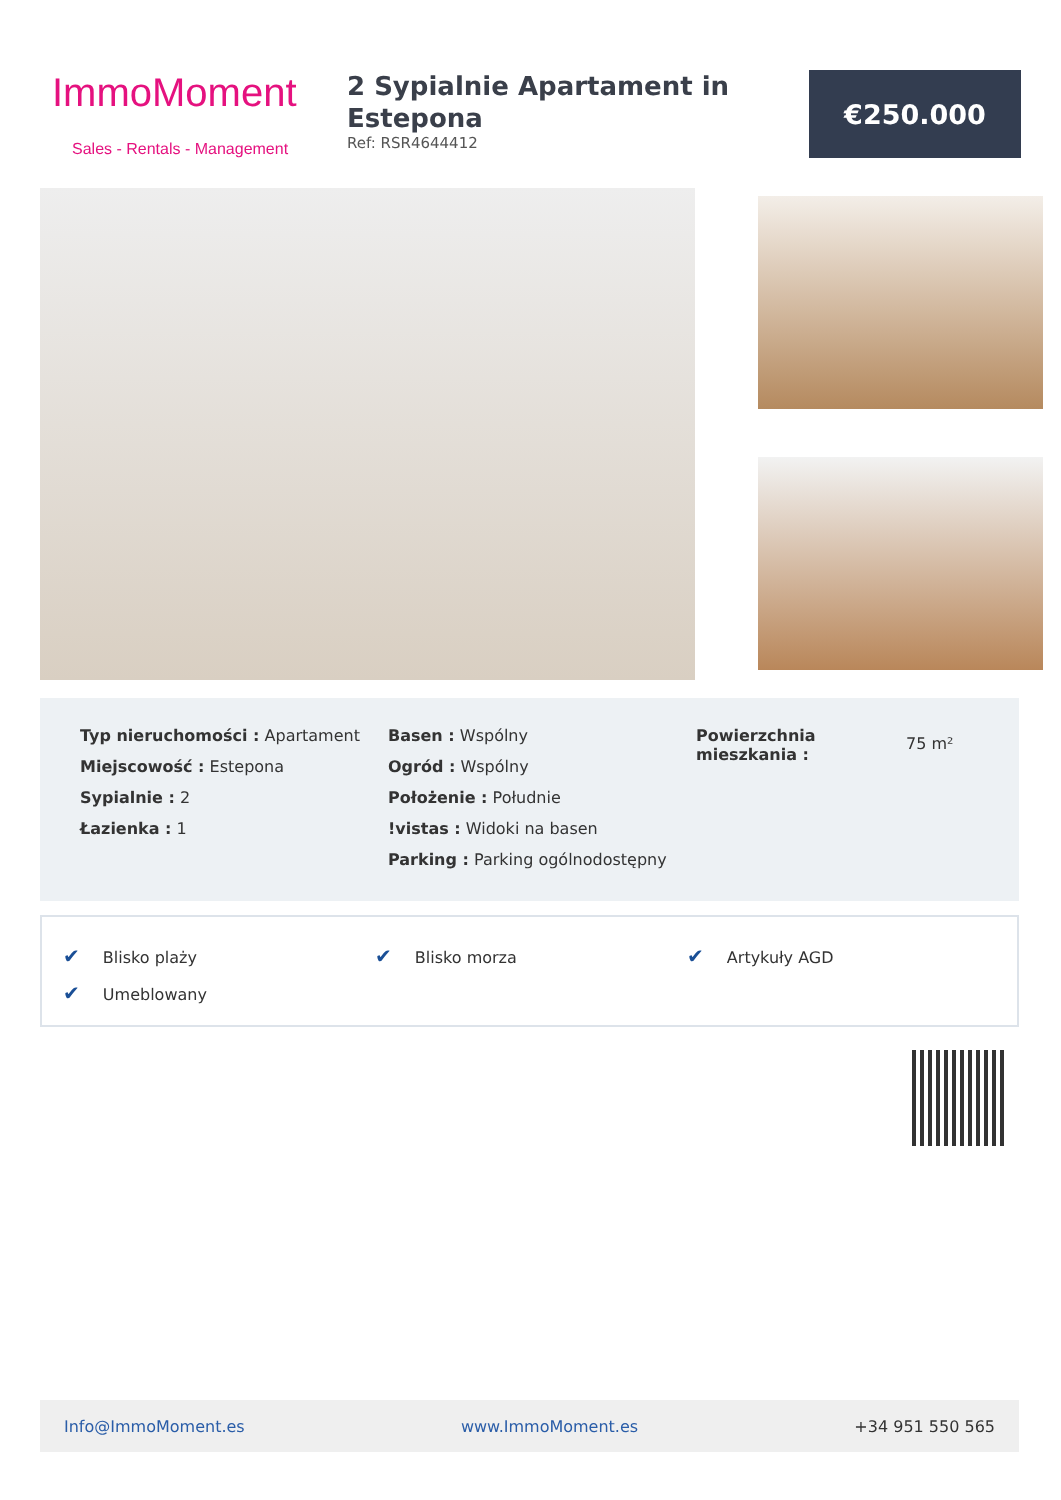ImmoMoment
Sales - Rentals - Management
2 Sypialnie Apartament in Estepona
Ref: RSR4644412
€250.000
Typ nieruchomości : Apartament
Miejscowość : Estepona
Sypialnie : 2
Łazienka : 1
Basen : Wspólny
Ogród : Wspólny
Położenie : Południe
!vistas : Widoki na basen
Parking : Parking ogólnodostępny
Powierzchnia mieszkania :
75 m²
| ✔ Blisko plaży | ✔ Blisko morza | ✔ Artykuły AGD |
| ✔ Umeblowany | | |
Info@ImmoMoment.es www.ImmoMoment.es +34 951 550 565